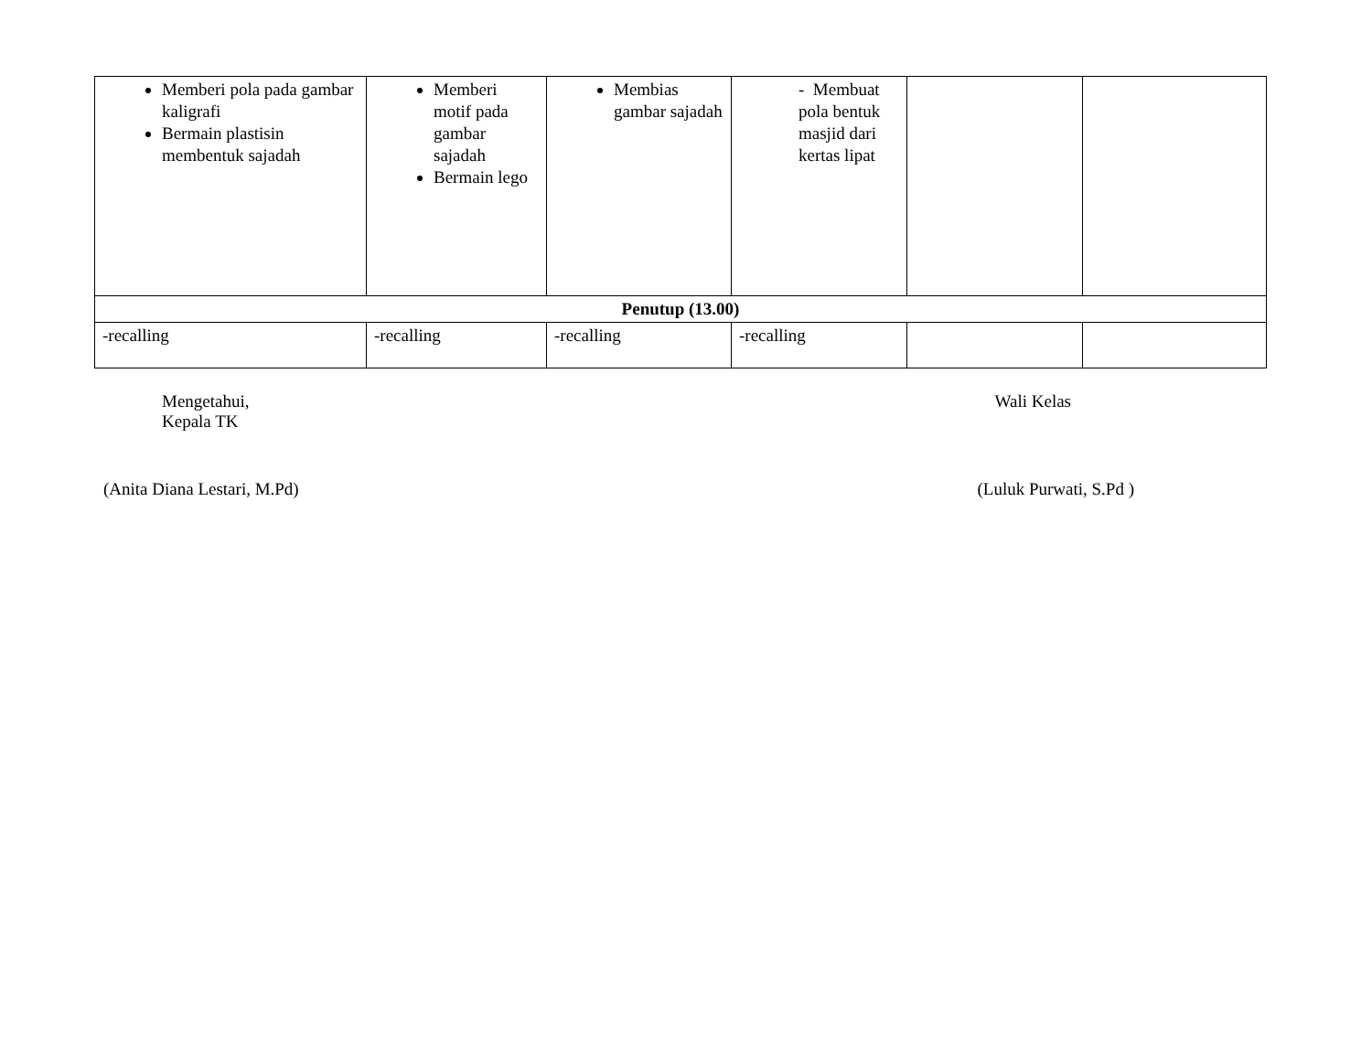| Memberi pola pada gambar kaligrafi Bermain plastisin membentuk sajadah | Memberi motif pada gambar sajadah Bermain lego | Membias gambar sajadah | - Membuat pola bentuk masjid dari kertas lipat | | |
| Penutup (13.00) | | | | | |
| -recalling | -recalling | -recalling | -recalling | | |
Mengetahui,
Kepala TK
Wali Kelas
(Anita Diana Lestari, M.Pd) (Luluk Purwati, S.Pd )